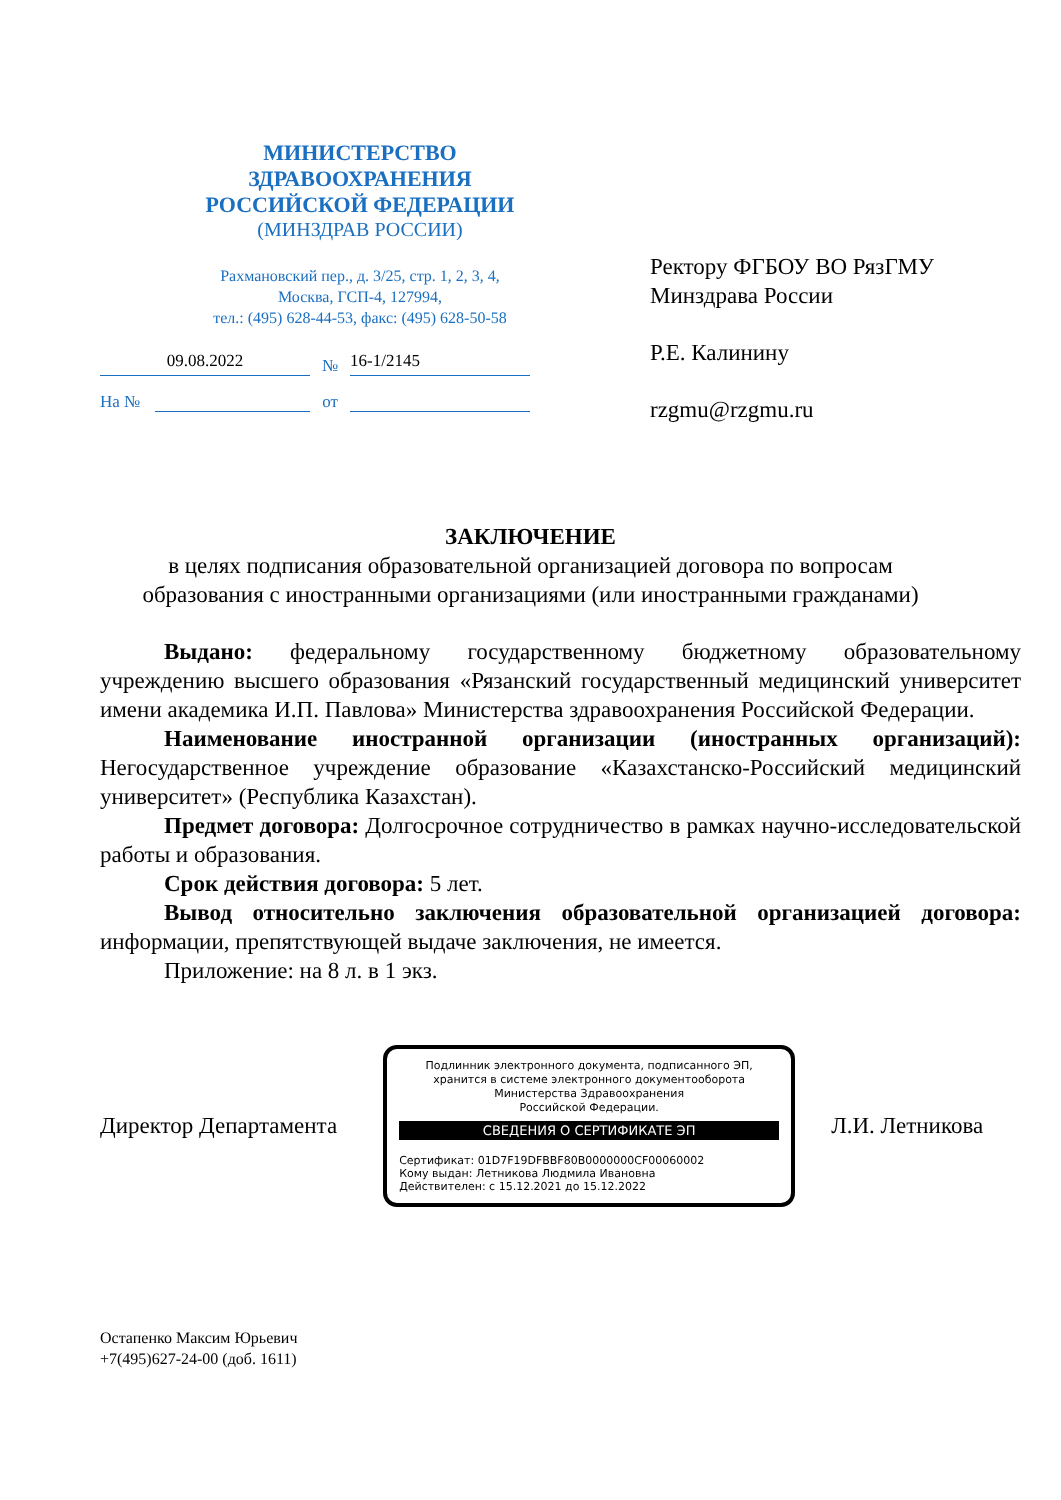МИНИСТЕРСТВО
ЗДРАВООХРАНЕНИЯ
РОССИЙСКОЙ ФЕДЕРАЦИИ
(МИНЗДРАВ РОССИИ)
Рахмановский пер., д. 3/25, стр. 1, 2, 3, 4,
Москва, ГСП-4, 127994,
тел.: (495) 628-44-53, факс: (495) 628-50-58
09.08.2022 № 16-1/2145
На № от
Ректору ФГБОУ ВО РязГМУ
Минздрава России
Р.Е. Калинину
rzgmu@rzgmu.ru
ЗАКЛЮЧЕНИЕ
в целях подписания образовательной организацией договора по вопросам
образования с иностранными организациями (или иностранными гражданами)
Выдано: федеральному государственному бюджетному образовательному учреждению высшего образования «Рязанский государственный медицинский университет имени академика И.П. Павлова» Министерства здравоохранения Российской Федерации.
Наименование иностранной организации (иностранных организаций): Негосударственное учреждение образование «Казахстанско-Российский медицинский университет» (Республика Казахстан).
Предмет договора: Долгосрочное сотрудничество в рамках научно-исследовательской работы и образования.
Срок действия договора: 5 лет.
Вывод относительно заключения образовательной организацией договора: информации, препятствующей выдаче заключения, не имеется.
Приложение: на 8 л. в 1 экз.
Директор Департамента
Подлинник электронного документа, подписанного ЭП,
хранится в системе электронного документооборота
Министерства Здравоохранения
Российской Федерации.
СВЕДЕНИЯ О СЕРТИФИКАТЕ ЭП
Сертификат: 01D7F19DFBBF80B0000000CF00060002
Кому выдан: Летникова Людмила Ивановна
Действителен: с 15.12.2021 до 15.12.2022
Л.И. Летникова
Остапенко Максим Юрьевич
+7(495)627-24-00 (доб. 1611)